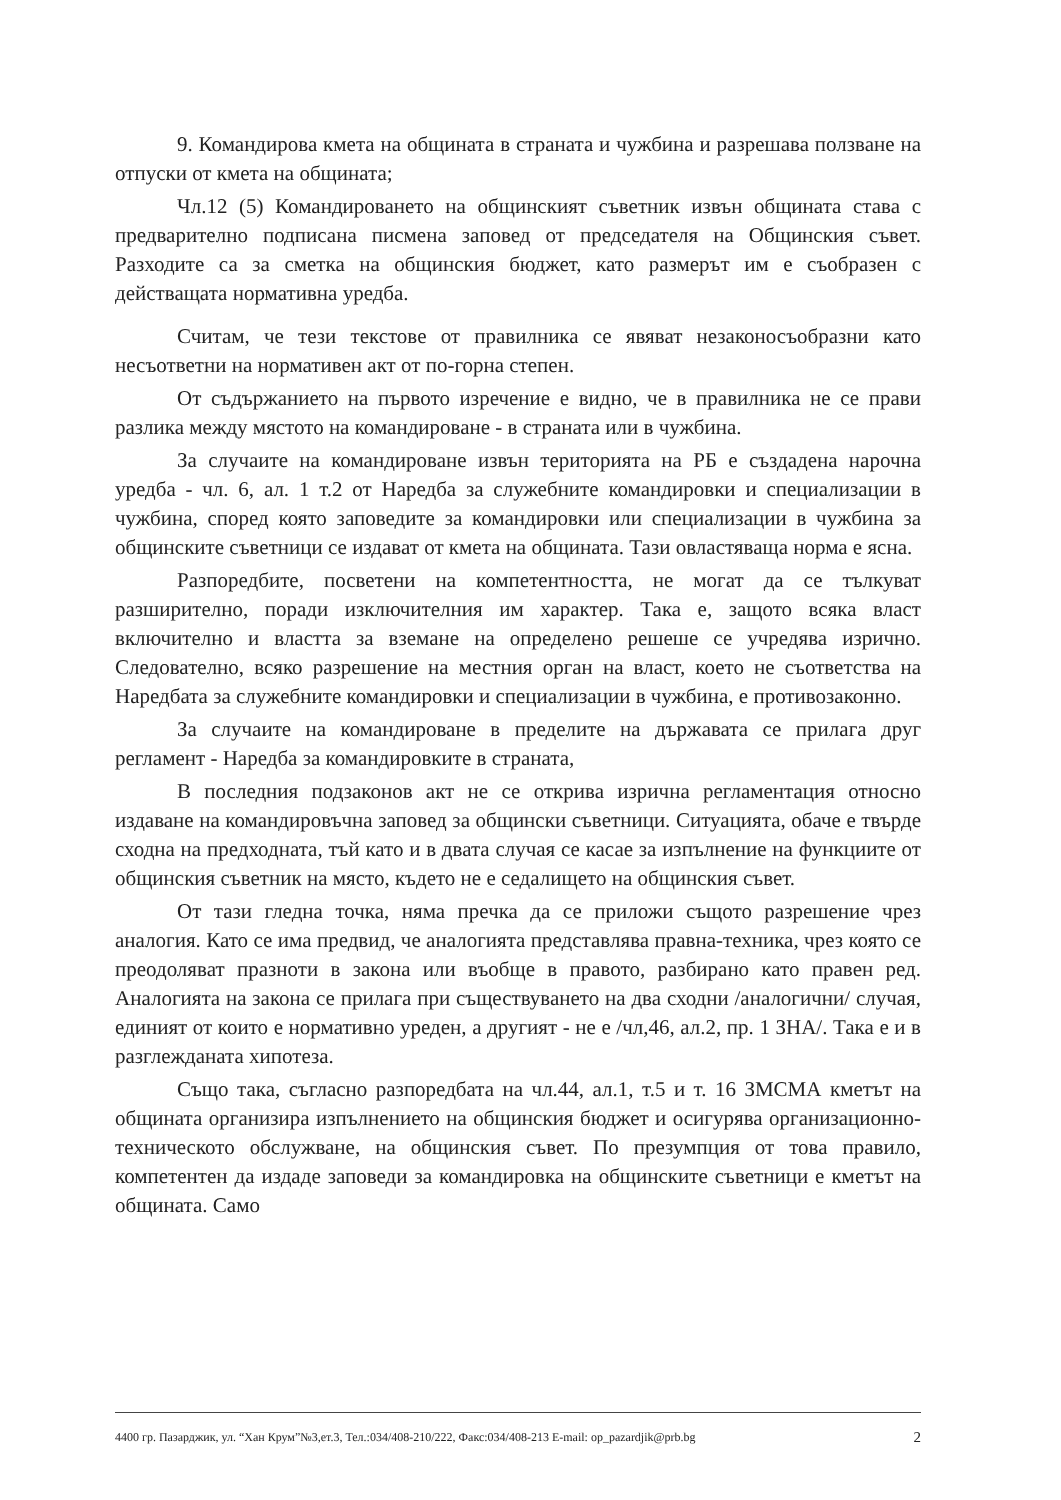9. Командирова кмета на общината в страната и чужбина и разрешава ползване на отпуски от кмета на общината;
Чл.12 (5) Командироването на общинският съветник извън общината става с предварително подписана писмена заповед от председателя на Общинския съвет. Разходите са за сметка на общинския бюджет, като размерът им е съобразен с действащата нормативна уредба.
Считам, че тези текстове от правилника се явяват незаконосъобразни като несъответни на нормативен акт от по-горна степен.
От съдържанието на първото изречение е видно, че в правилника не се прави разлика между мястото на командироване - в страната или в чужбина.
За случаите на командироване извън територията на РБ е създадена нарочна уредба - чл. 6, ал. 1 т.2 от Наредба за служебните командировки и специализации в чужбина, според която заповедите за командировки или специализации в чужбина за общинските съветници се издават от кмета на общината. Тази овластяваща норма е ясна.
Разпоредбите, посветени на компетентността, не могат да се тълкуват разширително, поради изключителния им характер. Така е, защото всяка власт включително и властта за вземане на определено решеше се учредява изрично. Следователно, всяко разрешение на местния орган на власт, което не съответства на Наредбата за служебните командировки и специализации в чужбина, е противозаконно.
За случаите на командироване в пределите на държавата се прилага друг регламент - Наредба за командировките в страната,
В последния подзаконов акт не се открива изрична регламентация относно издаване на командировъчна заповед за общински съветници. Ситуацията, обаче е твърде сходна на предходната, тъй като и в двата случая се касае за изпълнение на функциите от общинския съветник на място, където не е седалището на общинския съвет.
От тази гледна точка, няма пречка да се приложи същото разрешение чрез аналогия. Като се има предвид, че аналогията представлява правна-техника, чрез която се преодоляват празноти в закона или въобще в правото, разбирано като правен ред. Аналогията на закона се прилага при съществуването на два сходни /аналогични/ случая, единият от които е нормативно уреден, а другият - не е /чл,46, ал.2, пр. 1 ЗНА/. Така е и в разглежданата хипотеза.
Също така, съгласно разпоредбата на чл.44, ал.1, т.5 и т. 16 ЗМСМА кметът на общината организира изпълнението на общинския бюджет и осигурява организационно-техническото обслужване, на общинския съвет. По презумпция от това правило, компетентен да издаде заповеди за командировка на общинските съветници е кметът на общината. Само
4400 гр. Пазарджик, ул. “Хан Крум”№3,ет.3, Тел.:034/408-210/222, Факс:034/408-213 E-mail: op_pazardjik@prb.bg 2